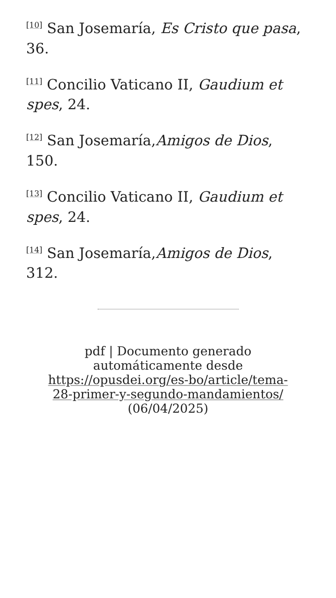<sup>[10]</sup> San Josemaría, Es Cristo que pasa, 36.
<sup>[11]</sup> Concilio Vaticano II, Gaudium et spes, 24.
<sup>[12]</sup> San Josemaría,Amigos de Dios, 150.
<sup>[13]</sup> Concilio Vaticano II, Gaudium et spes, 24.
<sup>[14]</sup> San Josemaría,Amigos de Dios, 312.
pdf | Documento generado automáticamente desde https://opusdei.org/es-bo/article/tema-28-primer-y-segundo-mandamientos/ (06/04/2025)